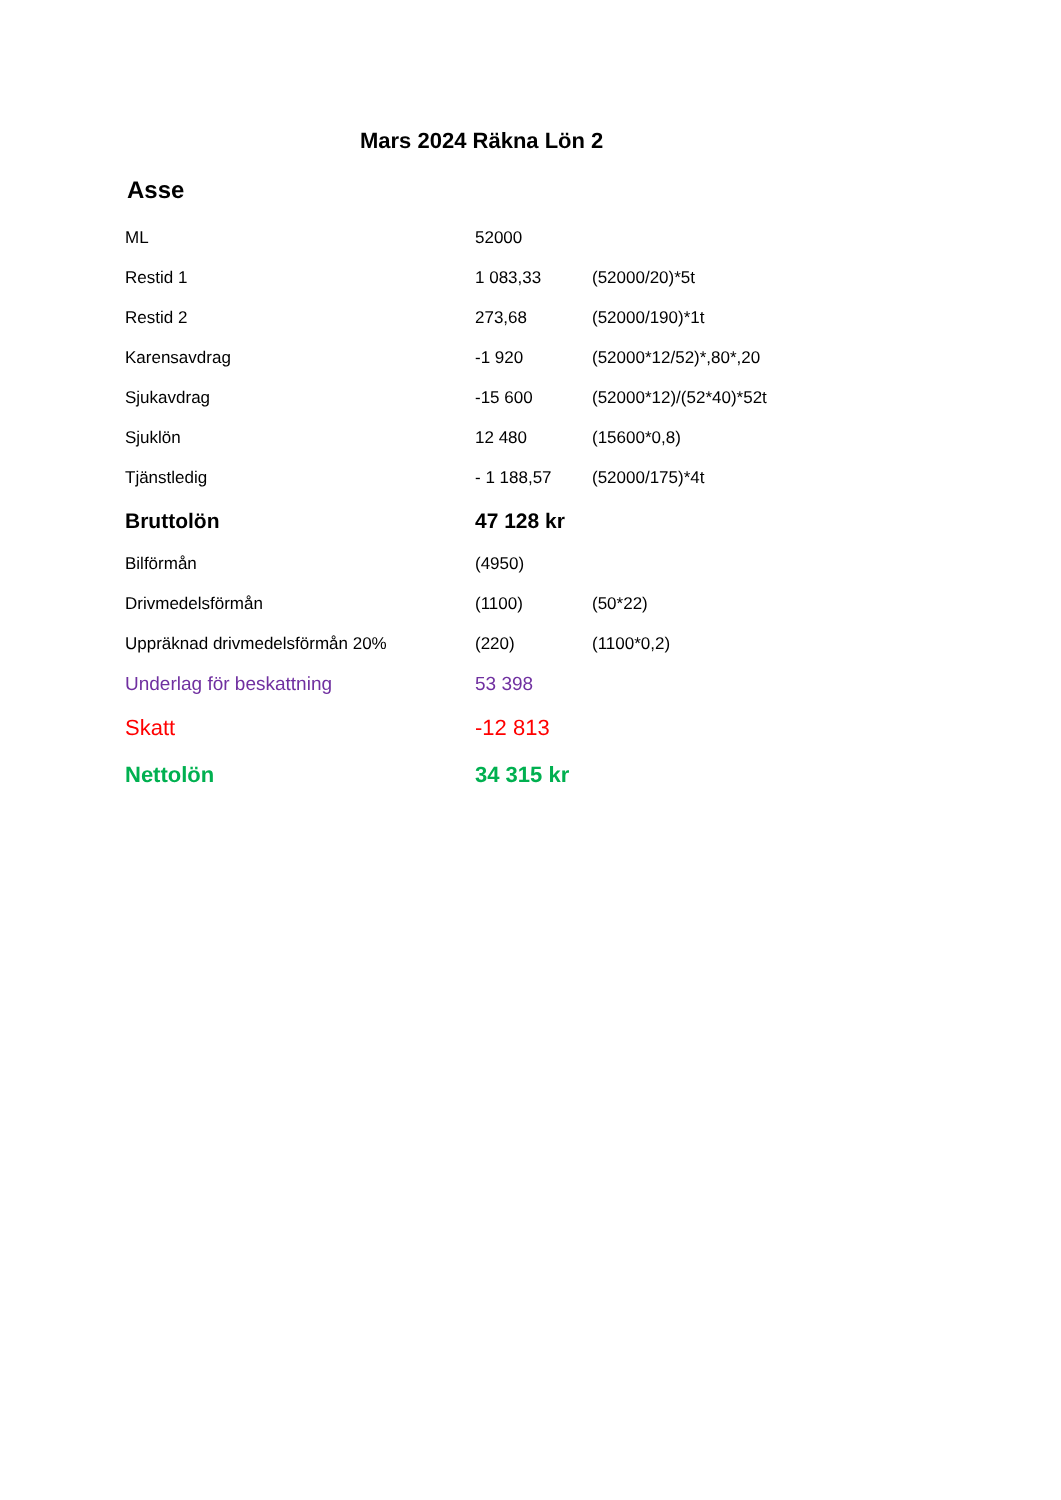Mars 2024 Räkna Lön 2
Asse
| ML | 52000 | |
| Restid 1 | 1 083,33 | (52000/20)*5t |
| Restid 2 | 273,68 | (52000/190)*1t |
| Karensavdrag | -1 920 | (52000*12/52)*,80*,20 |
| Sjukavdrag | -15 600 | (52000*12)/(52*40)*52t |
| Sjuklön | 12 480 | (15600*0,8) |
| Tjänstledig | - 1 188,57 | (52000/175)*4t |
| Bruttolön | 47 128 kr | |
| Bilförmån | (4950) | |
| Drivmedelsförmån | (1100) | (50*22) |
| Uppräknad drivmedelsförmån 20% | (220) | (1100*0,2) |
| Underlag för beskattning | 53 398 | |
| Skatt | -12 813 | |
| Nettolön | 34 315 kr | |